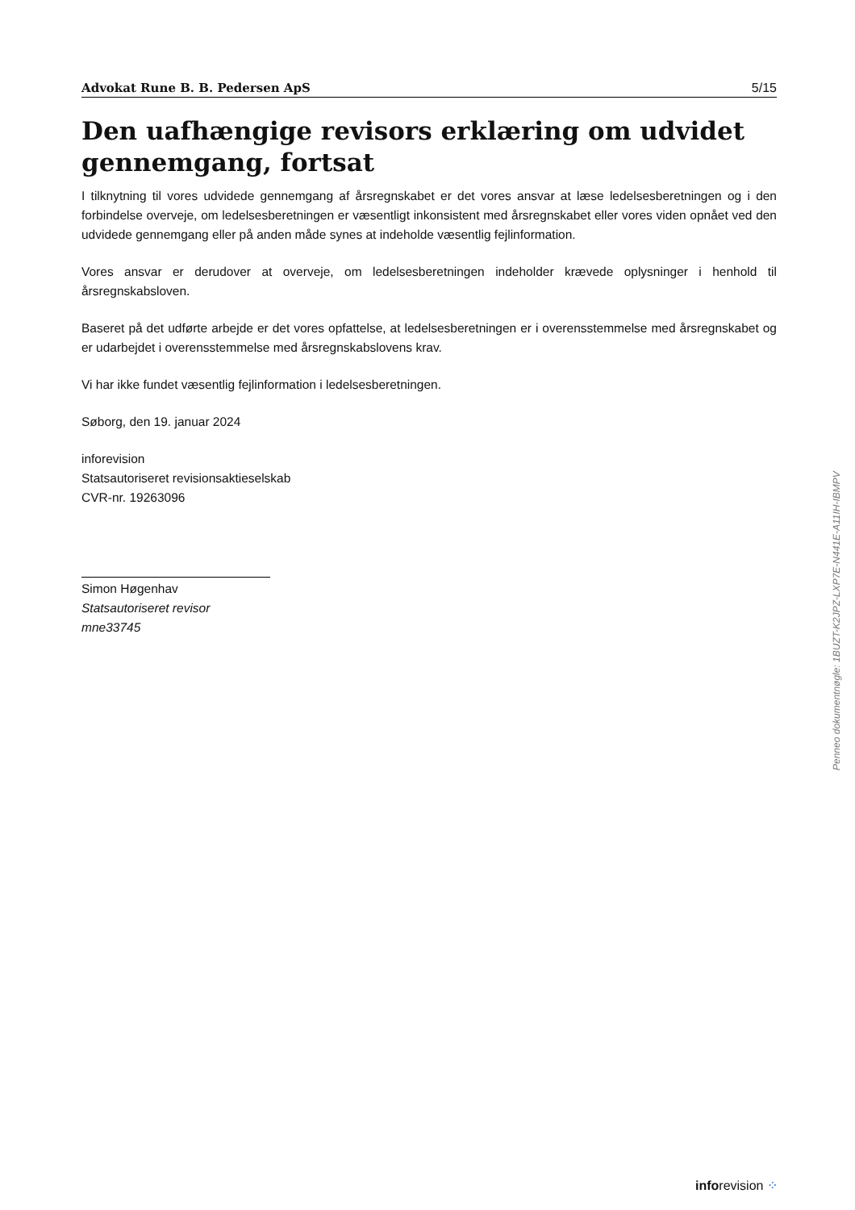Advokat Rune B. B. Pedersen ApS 5/15
Den uafhængige revisors erklæring om udvidet gennemgang, fortsat
I tilknytning til vores udvidede gennemgang af årsregnskabet er det vores ansvar at læse ledelsesberetningen og i den forbindelse overveje, om ledelsesberetningen er væsentligt inkonsistent med årsregnskabet eller vores viden opnået ved den udvidede gennemgang eller på anden måde synes at indeholde væsentlig fejlinformation.
Vores ansvar er derudover at overveje, om ledelsesberetningen indeholder krævede oplysninger i henhold til årsregnskabsloven.
Baseret på det udførte arbejde er det vores opfattelse, at ledelsesberetningen er i overensstemmelse med årsregnskabet og er udarbejdet i overensstemmelse med årsregnskabslovens krav.
Vi har ikke fundet væsentlig fejlinformation i ledelsesberetningen.
Søborg, den 19. januar 2024
inforevision
Statsautoriseret revisionsaktieselskab
CVR-nr. 19263096
Simon Høgenhav
Statsautoriseret revisor
mne33745
Penneo dokumentnøgle: 1BUZT-K2JPZ-LXP7E-N441E-A11IH-IBMPV
inforevision ⁘